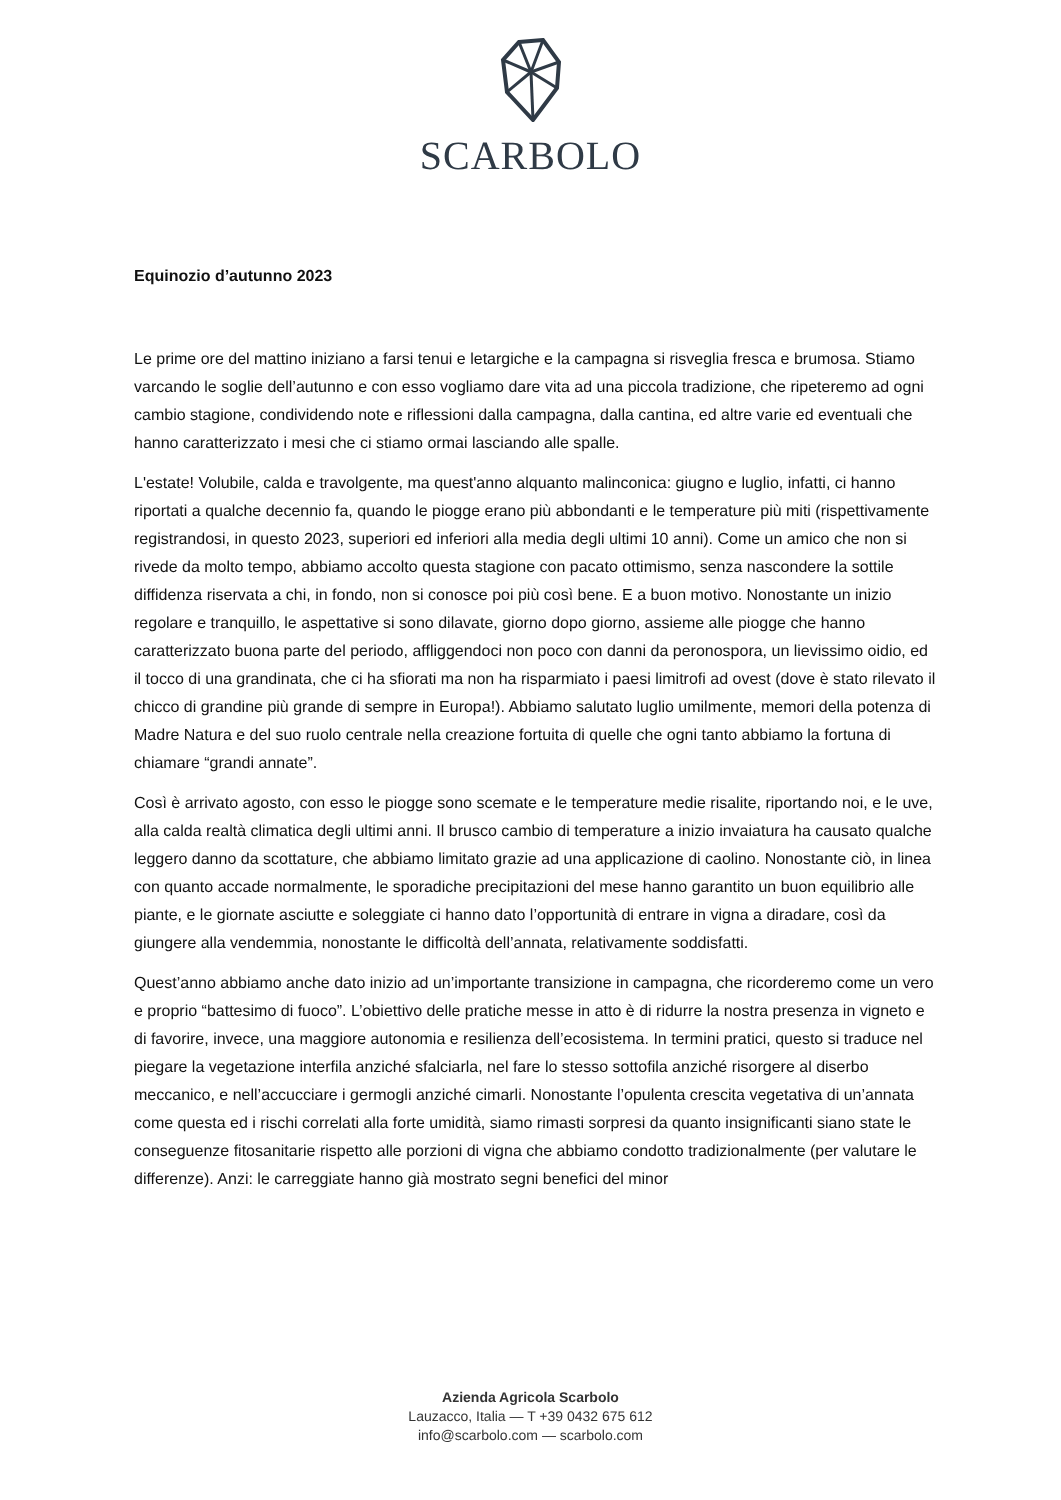SCARBOLO
Equinozio d’autunno 2023
Le prime ore del mattino iniziano a farsi tenui e letargiche e la campagna si risveglia fresca e brumosa. Stiamo varcando le soglie dell’autunno e con esso vogliamo dare vita ad una piccola tradizione, che ripeteremo ad ogni cambio stagione, condividendo note e riflessioni dalla campagna, dalla cantina, ed altre varie ed eventuali che hanno caratterizzato i mesi che ci stiamo ormai lasciando alle spalle.
L'estate! Volubile, calda e travolgente, ma quest'anno alquanto malinconica: giugno e luglio, infatti, ci hanno riportati a qualche decennio fa, quando le piogge erano più abbondanti e le temperature più miti (rispettivamente registrandosi, in questo 2023, superiori ed inferiori alla media degli ultimi 10 anni). Come un amico che non si rivede da molto tempo, abbiamo accolto questa stagione con pacato ottimismo, senza nascondere la sottile diffidenza riservata a chi, in fondo, non si conosce poi più così bene. E a buon motivo. Nonostante un inizio regolare e tranquillo, le aspettative si sono dilavate, giorno dopo giorno, assieme alle piogge che hanno caratterizzato buona parte del periodo, affliggendoci non poco con danni da peronospora, un lievissimo oidio, ed il tocco di una grandinata, che ci ha sfiorati ma non ha risparmiato i paesi limitrofi ad ovest (dove è stato rilevato il chicco di grandine più grande di sempre in Europa!). Abbiamo salutato luglio umilmente, memori della potenza di Madre Natura e del suo ruolo centrale nella creazione fortuita di quelle che ogni tanto abbiamo la fortuna di chiamare “grandi annate”.
Così è arrivato agosto, con esso le piogge sono scemate e le temperature medie risalite, riportando noi, e le uve, alla calda realtà climatica degli ultimi anni. Il brusco cambio di temperature a inizio invaiatura ha causato qualche leggero danno da scottature, che abbiamo limitato grazie ad una applicazione di caolino. Nonostante ciò, in linea con quanto accade normalmente, le sporadiche precipitazioni del mese hanno garantito un buon equilibrio alle piante, e le giornate asciutte e soleggiate ci hanno dato l’opportunità di entrare in vigna a diradare, così da giungere alla vendemmia, nonostante le difficoltà dell’annata, relativamente soddisfatti.
Quest’anno abbiamo anche dato inizio ad un’importante transizione in campagna, che ricorderemo come un vero e proprio “battesimo di fuoco”. L’obiettivo delle pratiche messe in atto è di ridurre la nostra presenza in vigneto e di favorire, invece, una maggiore autonomia e resilienza dell’ecosistema. In termini pratici, questo si traduce nel piegare la vegetazione interfila anziché sfalciarla, nel fare lo stesso sottofila anziché risorgere al diserbo meccanico, e nell’accucciare i germogli anziché cimarli. Nonostante l’opulenta crescita vegetativa di un’annata come questa ed i rischi correlati alla forte umidità, siamo rimasti sorpresi da quanto insignificanti siano state le conseguenze fitosanitarie rispetto alle porzioni di vigna che abbiamo condotto tradizionalmente (per valutare le differenze). Anzi: le carreggiate hanno già mostrato segni benefici del minor
Azienda Agricola Scarbolo
Lauzacco, Italia — T +39 0432 675 612
info@scarbolo.com — scarbolo.com